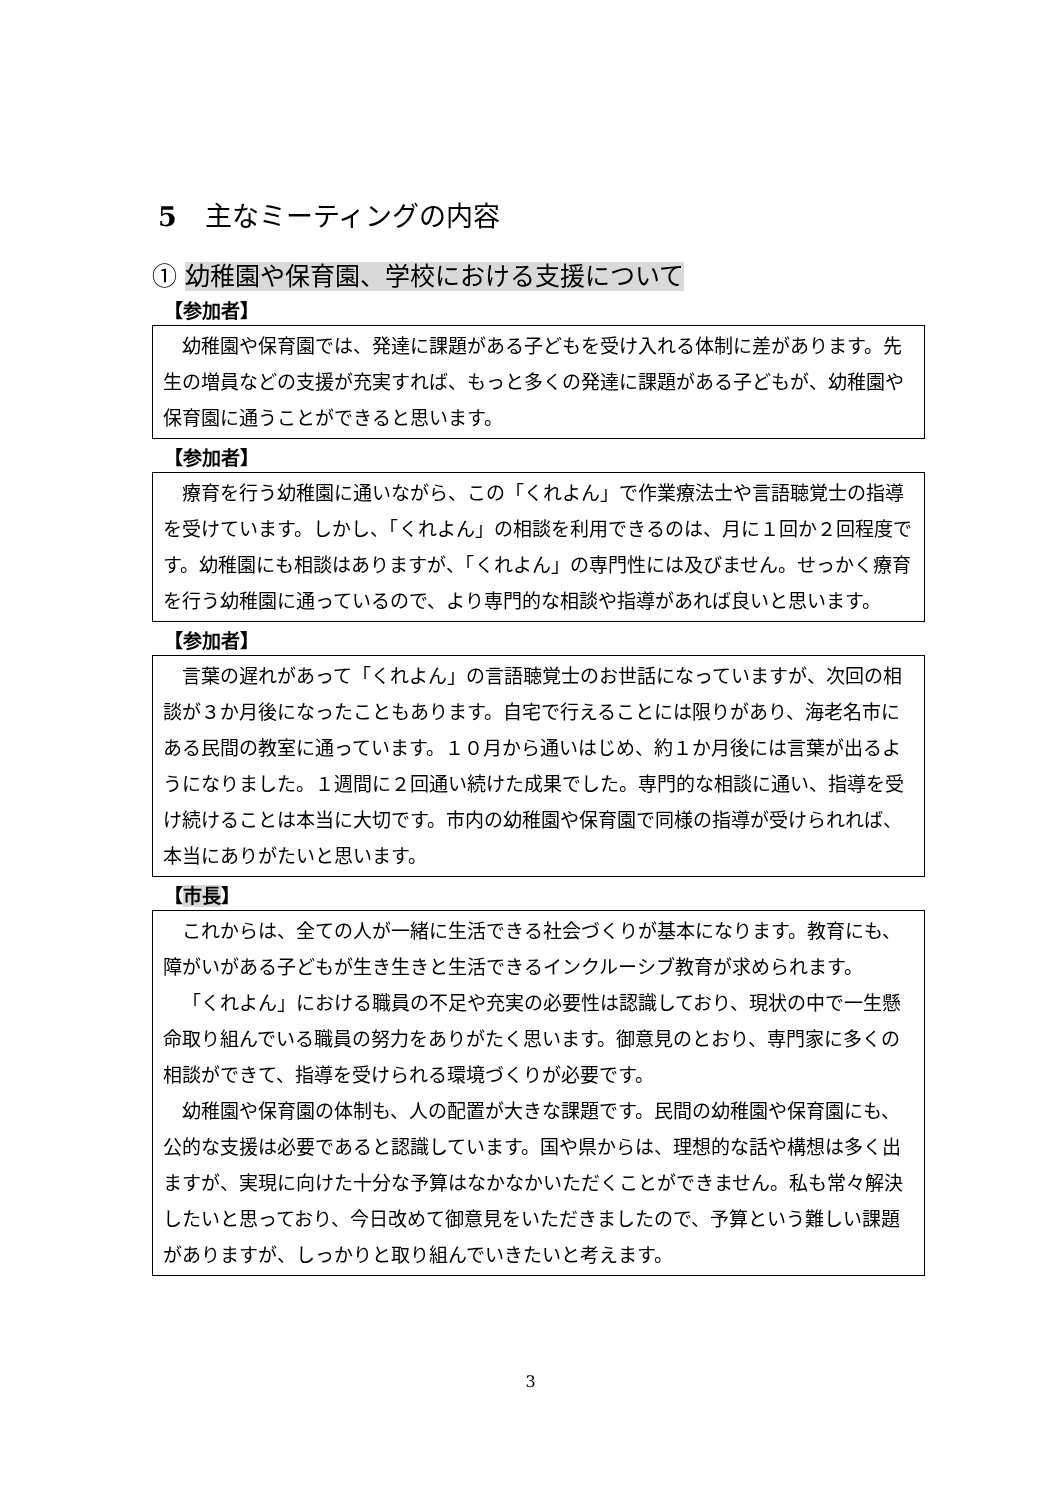5 主なミーティングの内容
① 幼稚園や保育園、学校における支援について
【参加者】
幼稚園や保育園では、発達に課題がある子どもを受け入れる体制に差があります。先生の増員などの支援が充実すれば、もっと多くの発達に課題がある子どもが、幼稚園や保育園に通うことができると思います。
【参加者】
療育を行う幼稚園に通いながら、この「くれよん」で作業療法士や言語聴覚士の指導を受けています。しかし、「くれよん」の相談を利用できるのは、月に１回か２回程度です。幼稚園にも相談はありますが、「くれよん」の専門性には及びません。せっかく療育を行う幼稚園に通っているので、より専門的な相談や指導があれば良いと思います。
【参加者】
言葉の遅れがあって「くれよん」の言語聴覚士のお世話になっていますが、次回の相談が３か月後になったこともあります。自宅で行えることには限りがあり、海老名市にある民間の教室に通っています。１０月から通いはじめ、約１か月後には言葉が出るようになりました。１週間に２回通い続けた成果でした。専門的な相談に通い、指導を受け続けることは本当に大切です。市内の幼稚園や保育園で同様の指導が受けられれば、本当にありがたいと思います。
【市長】
これからは、全ての人が一緒に生活できる社会づくりが基本になります。教育にも、障がいがある子どもが生き生きと生活できるインクルーシブ教育が求められます。
「くれよん」における職員の不足や充実の必要性は認識しており、現状の中で一生懸命取り組んでいる職員の努力をありがたく思います。御意見のとおり、専門家に多くの相談ができて、指導を受けられる環境づくりが必要です。
幼稚園や保育園の体制も、人の配置が大きな課題です。民間の幼稚園や保育園にも、公的な支援は必要であると認識しています。国や県からは、理想的な話や構想は多く出ますが、実現に向けた十分な予算はなかなかいただくことができません。私も常々解決したいと思っており、今日改めて御意見をいただきましたので、予算という難しい課題がありますが、しっかりと取り組んでいきたいと考えます。
3